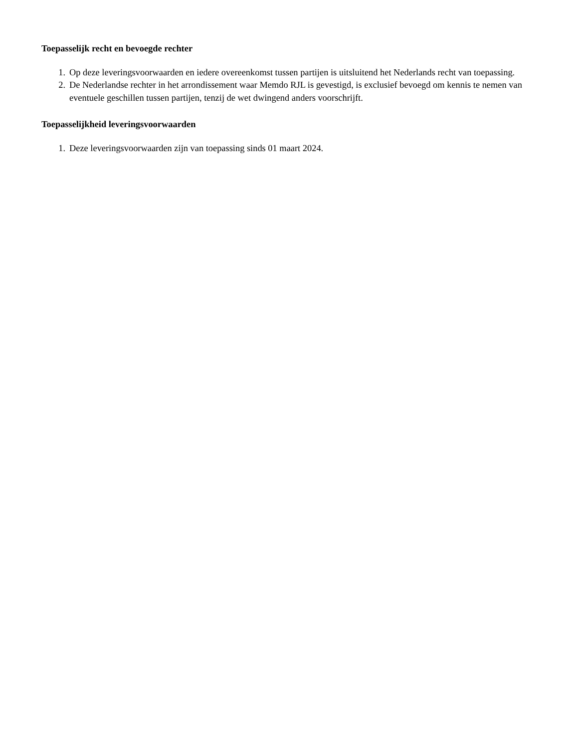Toepasselijk recht en bevoegde rechter
1. Op deze leveringsvoorwaarden en iedere overeenkomst tussen partijen is uitsluitend het Nederlands recht van toepassing.
2. De Nederlandse rechter in het arrondissement waar Memdo RJL is gevestigd, is exclusief bevoegd om kennis te nemen van eventuele geschillen tussen partijen, tenzij de wet dwingend anders voorschrijft.
Toepasselijkheid leveringsvoorwaarden
1. Deze leveringsvoorwaarden zijn van toepassing sinds 01 maart 2024.